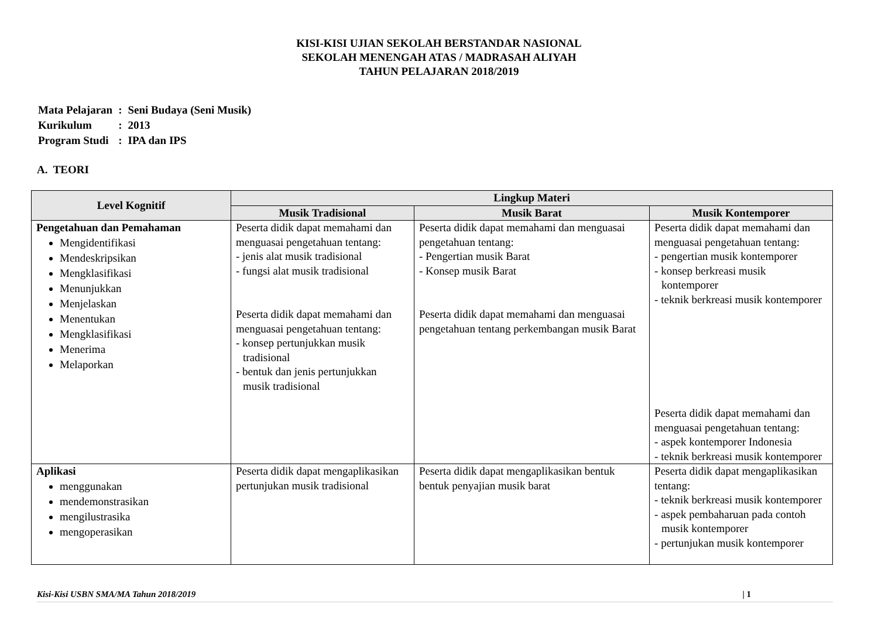KISI-KISI UJIAN SEKOLAH BERSTANDAR NASIONAL
SEKOLAH MENENGAH ATAS / MADRASAH ALIYAH
TAHUN PELAJARAN 2018/2019
| Mata Pelajaran | : | Seni Budaya (Seni Musik) |
| Kurikulum | : | 2013 |
| Program Studi | : | IPA dan IPS |
A. TEORI
| Level Kognitif | Lingkup Materi | | |
| --- | --- | --- | --- |
| | Musik Tradisional | Musik Barat | Musik Kontemporer |
| Pengetahuan dan Pemahaman Mengidentifikasi Mendeskripsikan Mengklasifikasi Menunjukkan Menjelaskan Menentukan Mengklasifikasi Menerima Melaporkan | Peserta didik dapat memahami dan menguasai pengetahuan tentang: - jenis alat musik tradisional - fungsi alat musik tradisional Peserta didik dapat memahami dan menguasai pengetahuan tentang: - konsep pertunjukkan musik tradisional - bentuk dan jenis pertunjukkan musik tradisional | Peserta didik dapat memahami dan menguasai pengetahuan tentang: - Pengertian musik Barat - Konsep musik Barat Peserta didik dapat memahami dan menguasai pengetahuan tentang perkembangan musik Barat | Peserta didik dapat memahami dan menguasai pengetahuan tentang: - pengertian musik kontemporer - konsep berkreasi musik kontemporer - teknik berkreasi musik kontemporer Peserta didik dapat memahami dan menguasai pengetahuan tentang: - aspek kontemporer Indonesia - teknik berkreasi musik kontemporer |
| Aplikasi menggunakan mendemonstrasikan mengilustrasika mengoperasikan | Peserta didik dapat mengaplikasikan pertunjukan musik tradisional | Peserta didik dapat mengaplikasikan bentuk bentuk penyajian musik barat | Peserta didik dapat mengaplikasikan tentang: - teknik berkreasi musik kontemporer - aspek pembaharuan pada contoh musik kontemporer - pertunjukan musik kontemporer |
Kisi-Kisi USBN SMA/MA Tahun 2018/2019 | 1